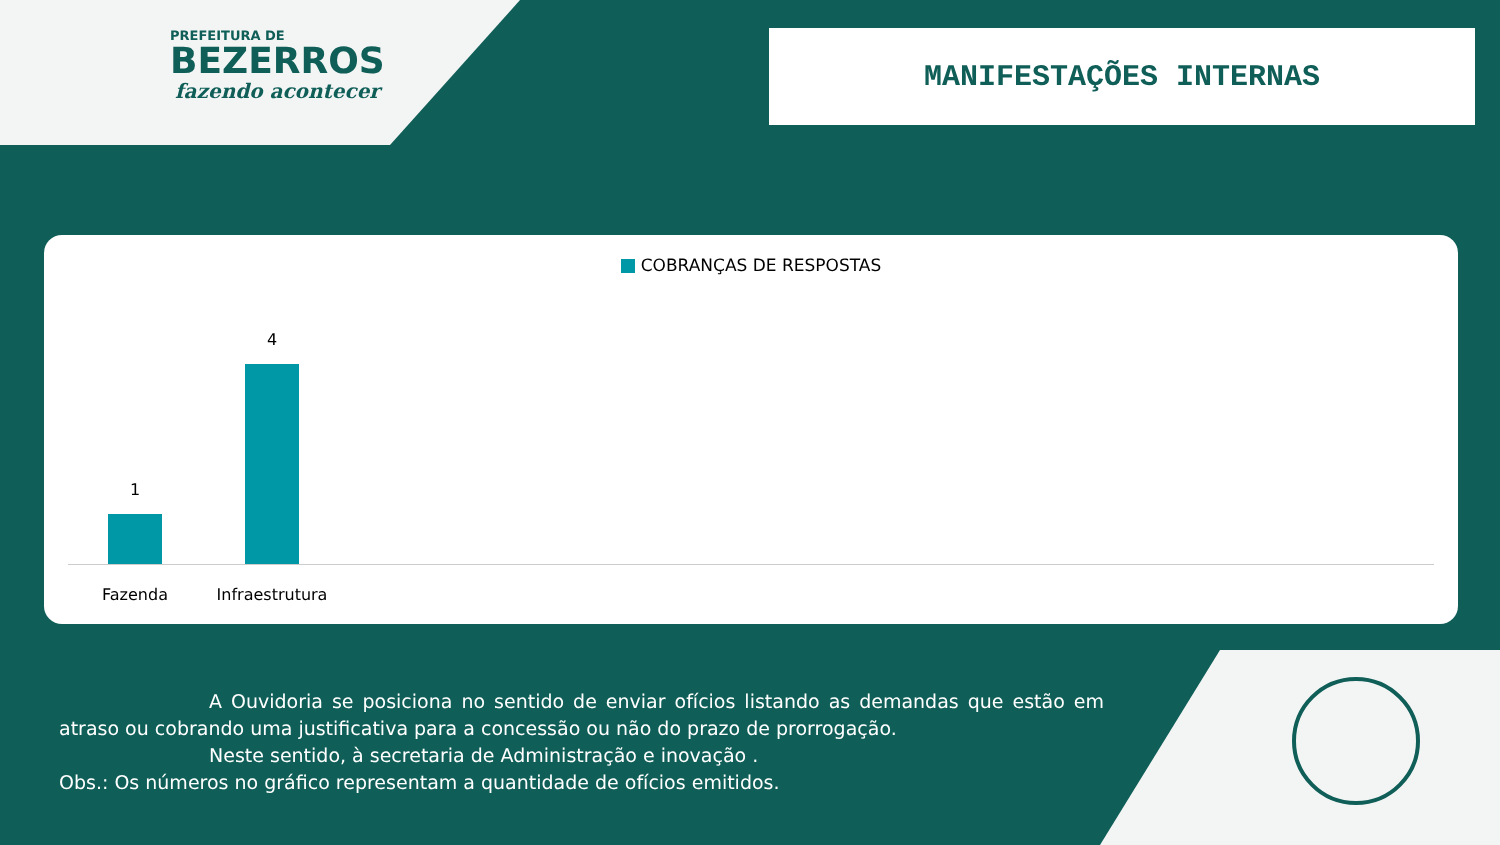PREFEITURA DE
BEZERROS
fazendo acontecer
MANIFESTAÇÕES INTERNAS
COBRANÇAS DE RESPOSTAS
1
4
Fazenda
Infraestrutura
A Ouvidoria se posiciona no sentido de enviar ofícios listando as demandas que estão em atraso ou cobrando uma justificativa para a concessão ou não do prazo de prorrogação.
Neste sentido, à secretaria de Administração e inovação .
Obs.: Os números no gráfico representam a quantidade de ofícios emitidos.